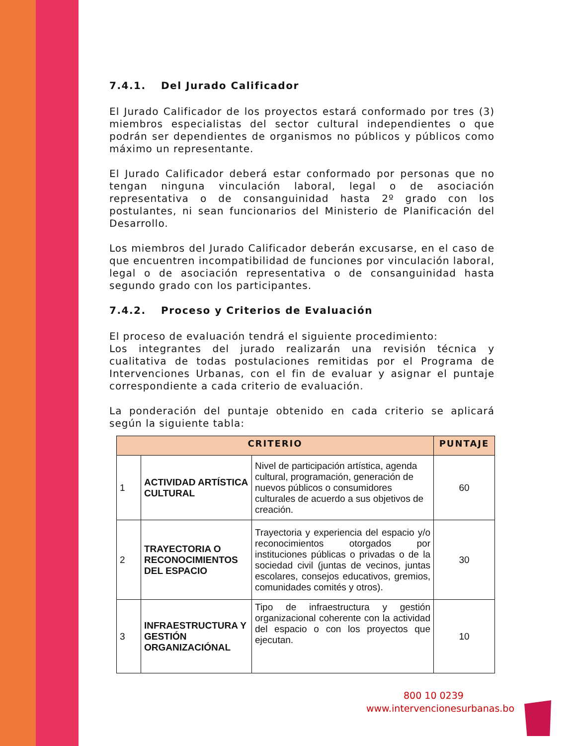7.4.1. Del Jurado Calificador
El Jurado Calificador de los proyectos estará conformado por tres (3) miembros especialistas del sector cultural independientes o que podrán ser dependientes de organismos no públicos y públicos como máximo un representante.
El Jurado Calificador deberá estar conformado por personas que no tengan ninguna vinculación laboral, legal o de asociación representativa o de consanguinidad hasta 2º grado con los postulantes, ni sean funcionarios del Ministerio de Planificación del Desarrollo.
Los miembros del Jurado Calificador deberán excusarse, en el caso de que encuentren incompatibilidad de funciones por vinculación laboral, legal o de asociación representativa o de consanguinidad hasta segundo grado con los participantes.
7.4.2. Proceso y Criterios de Evaluación
El proceso de evaluación tendrá el siguiente procedimiento:
Los integrantes del jurado realizarán una revisión técnica y cualitativa de todas postulaciones remitidas por el Programa de Intervenciones Urbanas, con el fin de evaluar y asignar el puntaje correspondiente a cada criterio de evaluación.
La ponderación del puntaje obtenido en cada criterio se aplicará según la siguiente tabla:
| CRITERIO | | | PUNTAJE |
| --- | --- | --- | --- |
| 1 | ACTIVIDAD ARTÍSTICA CULTURAL | Nivel de participación artística, agenda cultural, programación, generación de nuevos públicos o consumidores culturales de acuerdo a sus objetivos de creación. | 60 |
| 2 | TRAYECTORIA O RECONOCIMIENTOS DEL ESPACIO | Trayectoria y experiencia del espacio y/o reconocimientos otorgados por instituciones públicas o privadas o de la sociedad civil (juntas de vecinos, juntas escolares, consejos educativos, gremios, comunidades comités y otros). | 30 |
| 3 | INFRAESTRUCTURA Y GESTIÓN ORGANIZACIÓNAL | Tipo de infraestructura y gestión organizacional coherente con la actividad del espacio o con los proyectos que ejecutan. | 10 |
800 10 0239
www.intervencionesurbanas.bo